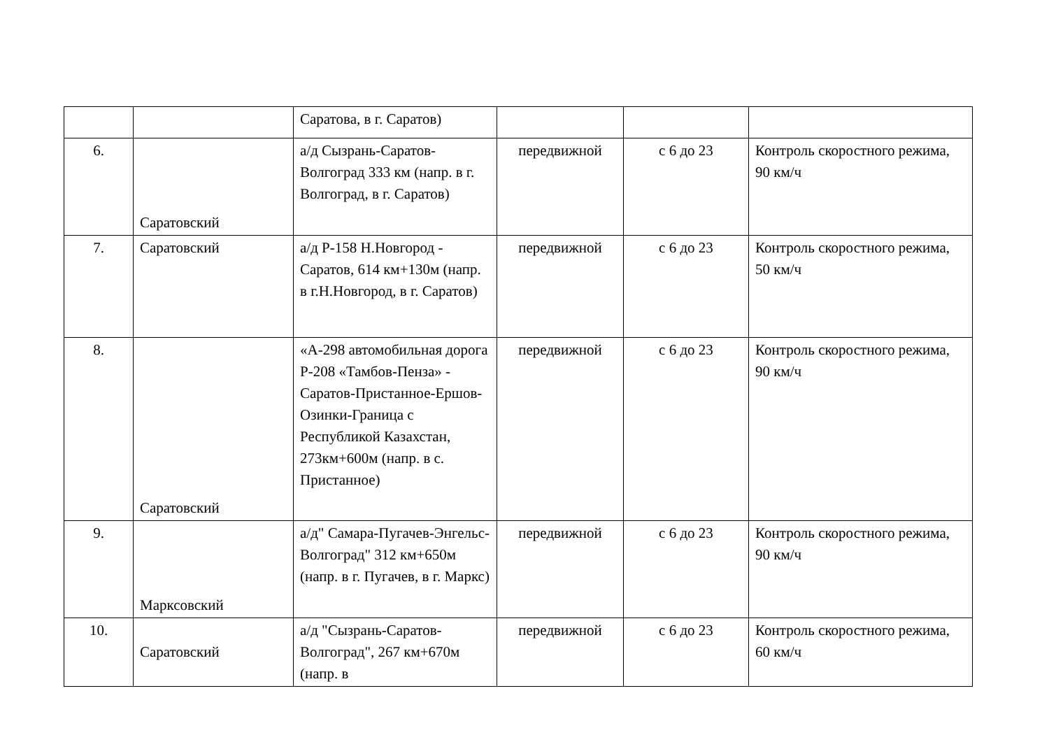| | | Саратова, в г. Саратов) | | | |
| 6. | Саратовский | а/д Сызрань-Саратов-Волгоград 333 км (напр. в г. Волгоград, в г. Саратов) | передвижной | с 6 до 23 | Контроль скоростного режима, 90 км/ч |
| 7. | Саратовский | а/д Р-158 Н.Новгород - Саратов, 614 км+130м (напр. в г.Н.Новгород, в г. Саратов) | передвижной | с 6 до 23 | Контроль скоростного режима, 50 км/ч |
| 8. | Саратовский | «А-298 автомобильная дорога Р-208 «Тамбов-Пенза» - Саратов-Пристанное-Ершов-Озинки-Граница с Республикой Казахстан, 273км+600м (напр. в с. Пристанное) | передвижной | с 6 до 23 | Контроль скоростного режима, 90 км/ч |
| 9. | Марксовский | а/д" Самара-Пугачев-Энгельс-Волгоград" 312 км+650м (напр. в г. Пугачев, в г. Маркс) | передвижной | с 6 до 23 | Контроль скоростного режима, 90 км/ч |
| 10. | Саратовский | а/д "Сызрань-Саратов-Волгоград", 267 км+670м (напр. в | передвижной | с 6 до 23 | Контроль скоростного режима, 60 км/ч |